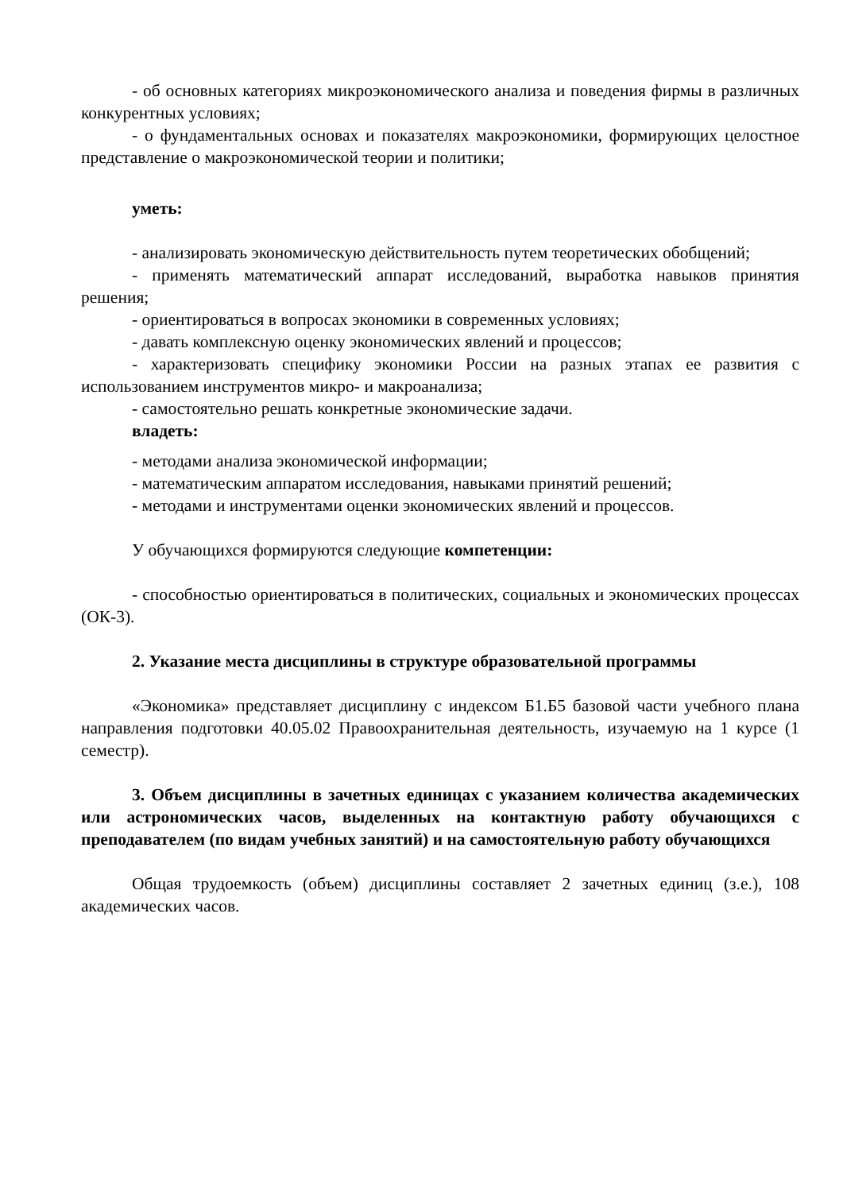- об основных категориях микроэкономического анализа и поведения фирмы в различных конкурентных условиях;
- о фундаментальных основах и показателях макроэкономики, формирующих целостное представление о макроэкономической теории и политики;
уметь:
- анализировать экономическую действительность путем теоретических обобщений;
- применять математический аппарат исследований, выработка навыков принятия решения;
- ориентироваться в вопросах экономики в современных условиях;
- давать комплексную оценку экономических явлений и процессов;
- характеризовать специфику экономики России на разных этапах ее развития с использованием инструментов микро- и макроанализа;
- самостоятельно решать конкретные экономические задачи.
владеть:
- методами анализа экономической информации;
- математическим аппаратом исследования, навыками принятий решений;
- методами и инструментами оценки экономических явлений и процессов.
У обучающихся формируются следующие компетенции:
- способностью ориентироваться в политических, социальных и экономических процессах (ОК-3).
2. Указание места дисциплины в структуре образовательной программы
«Экономика» представляет дисциплину с индексом Б1.Б5 базовой части учебного плана направления подготовки 40.05.02 Правоохранительная деятельность, изучаемую на 1 курсе (1 семестр).
3. Объем дисциплины в зачетных единицах с указанием количества академических или астрономических часов, выделенных на контактную работу обучающихся с преподавателем (по видам учебных занятий) и на самостоятельную работу обучающихся
Общая трудоемкость (объем) дисциплины составляет 2 зачетных единиц (з.е.), 108 академических часов.